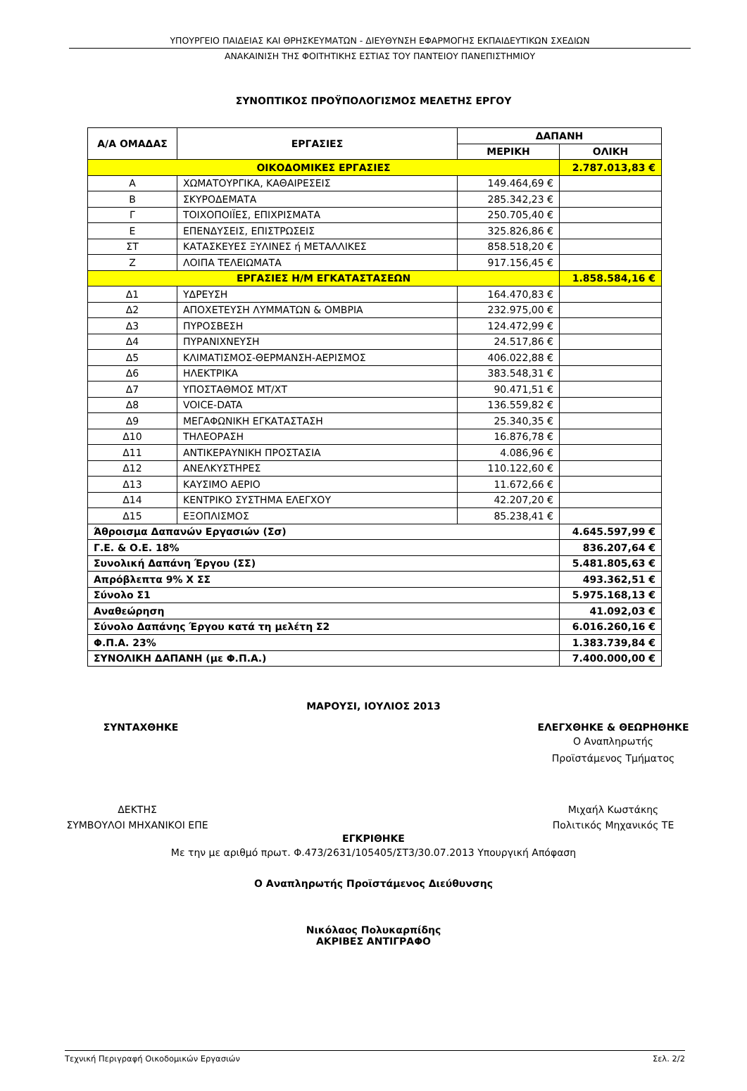ΥΠΟΥΡΓΕΙΟ ΠΑΙΔΕΙΑΣ ΚΑΙ ΘΡΗΣΚΕΥΜΑΤΩΝ - ΔΙΕΥΘΥΝΣΗ ΕΦΑΡΜΟΓΗΣ ΕΚΠΑΙΔΕΥΤΙΚΩΝ ΣΧΕΔΙΩΝ
ΑΝΑΚΑΙΝΙΣΗ ΤΗΣ ΦΟΙΤΗΤΙΚΗΣ ΕΣΤΙΑΣ ΤΟΥ ΠΑΝΤΕΙΟΥ ΠΑΝΕΠΙΣΤΗΜΙΟΥ
ΣΥΝΟΠΤΙΚΟΣ ΠΡΟΫΠΟΛΟΓΙΣΜΟΣ ΜΕΛΕΤΗΣ ΕΡΓΟΥ
| Α/Α ΟΜΑΔΑΣ | ΕΡΓΑΣΙΕΣ | ΔΑΠΑΝΗ | |
| --- | --- | --- | --- |
| | | ΜΕΡΙΚΗ | ΟΛΙΚΗ |
| ΟΙΚΟΔΟΜΙΚΕΣ ΕΡΓΑΣΙΕΣ | | | 2.787.013,83 € |
| Α | ΧΩΜΑΤΟΥΡΓΙΚΑ, ΚΑΘΑΙΡΕΣΕΙΣ | 149.464,69 € | |
| Β | ΣΚΥΡΟΔΕΜΑΤΑ | 285.342,23 € | |
| Γ | ΤΟΙΧΟΠΟΙΪΕΣ, ΕΠΙΧΡΙΣΜΑΤΑ | 250.705,40 € | |
| Ε | ΕΠΕΝΔΥΣΕΙΣ, ΕΠΙΣΤΡΩΣΕΙΣ | 325.826,86 € | |
| ΣΤ | ΚΑΤΑΣΚΕΥΕΣ ΞΥΛΙΝΕΣ ή ΜΕΤΑΛΛΙΚΕΣ | 858.518,20 € | |
| Ζ | ΛΟΙΠΑ ΤΕΛΕΙΩΜΑΤΑ | 917.156,45 € | |
| ΕΡΓΑΣΙΕΣ Η/Μ ΕΓΚΑΤΑΣΤΑΣΕΩΝ | | | 1.858.584,16 € |
| Δ1 | ΥΔΡΕΥΣΗ | 164.470,83 € | |
| Δ2 | ΑΠΟΧΕΤΕΥΣΗ ΛΥΜΜΑΤΩΝ & ΟΜΒΡΙΑ | 232.975,00 € | |
| Δ3 | ΠΥΡΟΣΒΕΣΗ | 124.472,99 € | |
| Δ4 | ΠΥΡΑΝΙΧΝΕΥΣΗ | 24.517,86 € | |
| Δ5 | ΚΛΙΜΑΤΙΣΜΟΣ-ΘΕΡΜΑΝΣΗ-ΑΕΡΙΣΜΟΣ | 406.022,88 € | |
| Δ6 | ΗΛΕΚΤΡΙΚΑ | 383.548,31 € | |
| Δ7 | ΥΠΟΣΤΑΘΜΟΣ ΜΤ/ΧΤ | 90.471,51 € | |
| Δ8 | VOICE-DATA | 136.559,82 € | |
| Δ9 | ΜΕΓΑΦΩΝΙΚΗ ΕΓΚΑΤΑΣΤΑΣΗ | 25.340,35 € | |
| Δ10 | ΤΗΛΕΟΡΑΣΗ | 16.876,78 € | |
| Δ11 | ΑΝΤΙΚΕΡΑΥΝΙΚΗ ΠΡΟΣΤΑΣΙΑ | 4.086,96 € | |
| Δ12 | ΑΝΕΛΚΥΣΤΗΡΕΣ | 110.122,60 € | |
| Δ13 | ΚΑΥΣΙΜΟ ΑΕΡΙΟ | 11.672,66 € | |
| Δ14 | ΚΕΝΤΡΙΚΟ ΣΥΣΤΗΜΑ ΕΛΕΓΧΟΥ | 42.207,20 € | |
| Δ15 | ΕΞΟΠΛΙΣΜΟΣ | 85.238,41 € | |
| Άθροισμα Δαπανών Εργασιών (Σσ) | | | 4.645.597,99 € |
| Γ.Ε. & Ο.Ε. 18% | | | 836.207,64 € |
| Συνολική Δαπάνη Έργου (ΣΣ) | | | 5.481.805,63 € |
| Απρόβλεπτα 9% Χ ΣΣ | | | 493.362,51 € |
| Σύνολο Σ1 | | | 5.975.168,13 € |
| Αναθεώρηση | | | 41.092,03 € |
| Σύνολο Δαπάνης Έργου κατά τη μελέτη Σ2 | | | 6.016.260,16 € |
| Φ.Π.Α. 23% | | | 1.383.739,84 € |
| ΣΥΝΟΛΙΚΗ ΔΑΠΑΝΗ (με Φ.Π.Α.) | | | 7.400.000,00 € |
ΜΑΡΟΥΣΙ, ΙΟΥΛΙΟΣ 2013
ΣΥΝΤΑΧΘΗΚΕ ΕΛΕΓΧΘΗΚΕ & ΘΕΩΡΗΘΗΚΕ
Ο Αναπληρωτής
Προϊστάμενος Τμήματος
ΔΕΚΤΗΣ
ΣΥΜΒΟΥΛΟΙ ΜΗΧΑΝΙΚΟΙ ΕΠΕ
Μιχαήλ Κωστάκης
Πολιτικός Μηχανικός ΤΕ
ΕΓΚΡΙΘΗΚΕ
Με την με αριθμό πρωτ. Φ.473/2631/105405/ΣΤ3/30.07.2013 Υπουργική Απόφαση
Ο Αναπληρωτής Προϊστάμενος Διεύθυνσης
Νικόλαος Πολυκαρπίδης
ΑΚΡΙΒΕΣ ΑΝΤΙΓΡΑΦΟ
Τεχνική Περιγραφή Οικοδομικών Εργασιών Σελ. 2/2